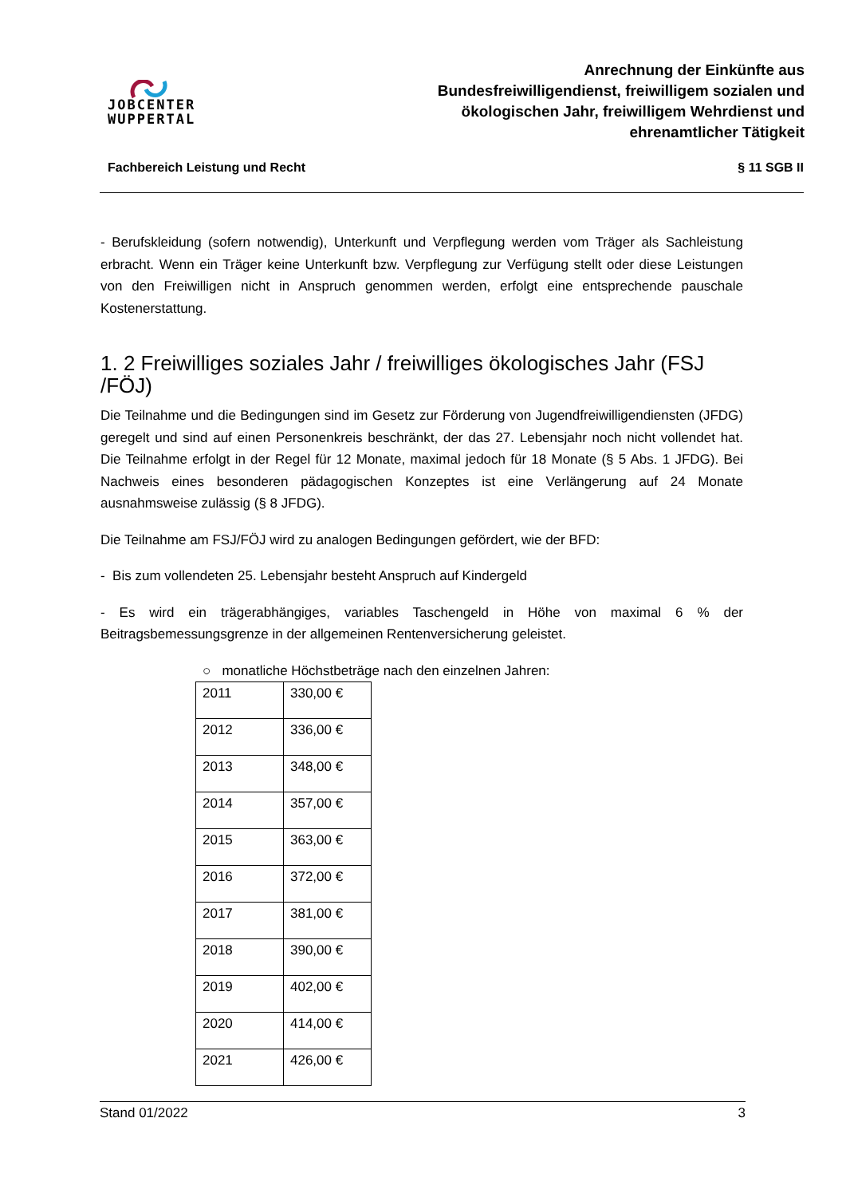JOBCENTER
WUPPERTAL
Anrechnung der Einkünfte aus
Bundesfreiwilligendienst, freiwilligem sozialen und
ökologischen Jahr, freiwilligem Wehrdienst und
ehrenamtlicher Tätigkeit
Fachbereich Leistung und Recht § 11 SGB II
- Berufskleidung (sofern notwendig), Unterkunft und Verpflegung werden vom Träger als Sachleistung erbracht. Wenn ein Träger keine Unterkunft bzw. Verpflegung zur Verfügung stellt oder diese Leistungen von den Freiwilligen nicht in Anspruch genommen werden, erfolgt eine entsprechende pauschale Kostenerstattung.
1. 2 Freiwilliges soziales Jahr / freiwilliges ökologisches Jahr (FSJ /FÖJ)
Die Teilnahme und die Bedingungen sind im Gesetz zur Förderung von Jugendfreiwilligendiensten (JFDG) geregelt und sind auf einen Personenkreis beschränkt, der das 27. Lebensjahr noch nicht vollendet hat. Die Teilnahme erfolgt in der Regel für 12 Monate, maximal jedoch für 18 Monate (§ 5 Abs. 1 JFDG). Bei Nachweis eines besonderen pädagogischen Konzeptes ist eine Verlängerung auf 24 Monate ausnahmsweise zulässig (§ 8 JFDG).
Die Teilnahme am FSJ/FÖJ wird zu analogen Bedingungen gefördert, wie der BFD:
- Bis zum vollendeten 25. Lebensjahr besteht Anspruch auf Kindergeld
- Es wird ein trägerabhängiges, variables Taschengeld in Höhe von maximal 6 % der Beitragsbemessungsgrenze in der allgemeinen Rentenversicherung geleistet.
○ monatliche Höchstbeträge nach den einzelnen Jahren:
| 2011 | 330,00 € |
| 2012 | 336,00 € |
| 2013 | 348,00 € |
| 2014 | 357,00 € |
| 2015 | 363,00 € |
| 2016 | 372,00 € |
| 2017 | 381,00 € |
| 2018 | 390,00 € |
| 2019 | 402,00 € |
| 2020 | 414,00 € |
| 2021 | 426,00 € |
Stand 01/2022 3